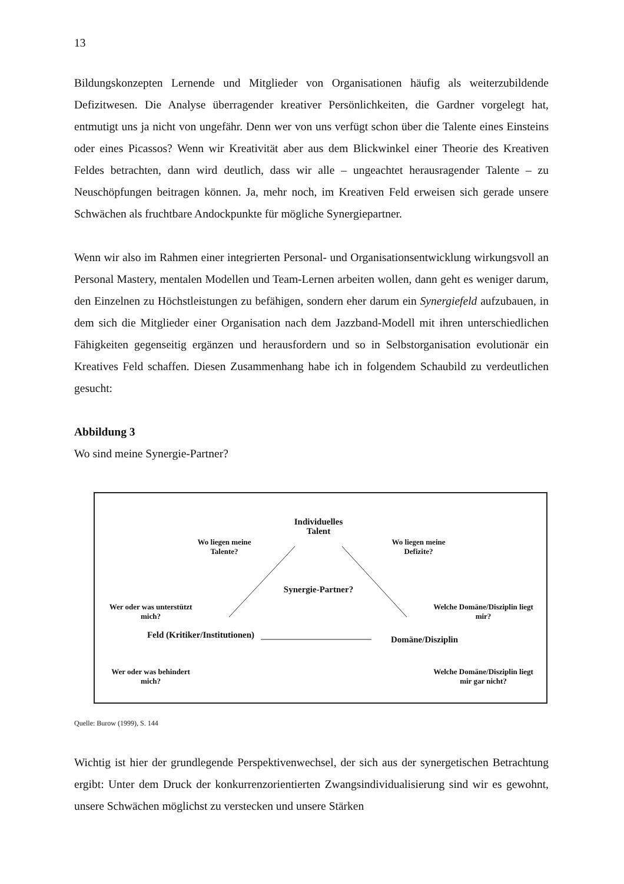13
Bildungskonzepten Lernende und Mitglieder von Organisationen häufig als weiterzubildende Defizitwesen. Die Analyse überragender kreativer Persönlichkeiten, die Gardner vorgelegt hat, entmutigt uns ja nicht von ungefähr. Denn wer von uns verfügt schon über die Talente eines Einsteins oder eines Picassos? Wenn wir Kreativität aber aus dem Blickwinkel einer Theorie des Kreativen Feldes betrachten, dann wird deutlich, dass wir alle – ungeachtet herausragender Talente – zu Neuschöpfungen beitragen können. Ja, mehr noch, im Kreativen Feld erweisen sich gerade unsere Schwächen als fruchtbare Andockpunkte für mögliche Synergiepartner.
Wenn wir also im Rahmen einer integrierten Personal- und Organisationsentwicklung wirkungsvoll an Personal Mastery, mentalen Modellen und Team-Lernen arbeiten wollen, dann geht es weniger darum, den Einzelnen zu Höchstleistungen zu befähigen, sondern eher darum ein Synergiefeld aufzubauen, in dem sich die Mitglieder einer Organisation nach dem Jazzband-Modell mit ihren unterschiedlichen Fähigkeiten gegenseitig ergänzen und herausfordern und so in Selbstorganisation evolutionär ein Kreatives Feld schaffen. Diesen Zusammenhang habe ich in folgendem Schaubild zu verdeutlichen gesucht:
Abbildung 3
Wo sind meine Synergie-Partner?
Individuelles Talent
Wo liegen meine Talente?
Wo liegen meine Defizite?
Synergie-Partner?
Wer oder was unterstützt mich?
Welche Domäne/Disziplin liegt mir?
Feld (Kritiker/Institutionen)
Domäne/Disziplin
Wer oder was behindert mich?
Welche Domäne/Disziplin liegt mir gar nicht?
Quelle: Burow (1999), S. 144
Wichtig ist hier der grundlegende Perspektivenwechsel, der sich aus der synergetischen Betrachtung ergibt: Unter dem Druck der konkurrenzorientierten Zwangsindividualisierung sind wir es gewohnt, unsere Schwächen möglichst zu verstecken und unsere Stärken